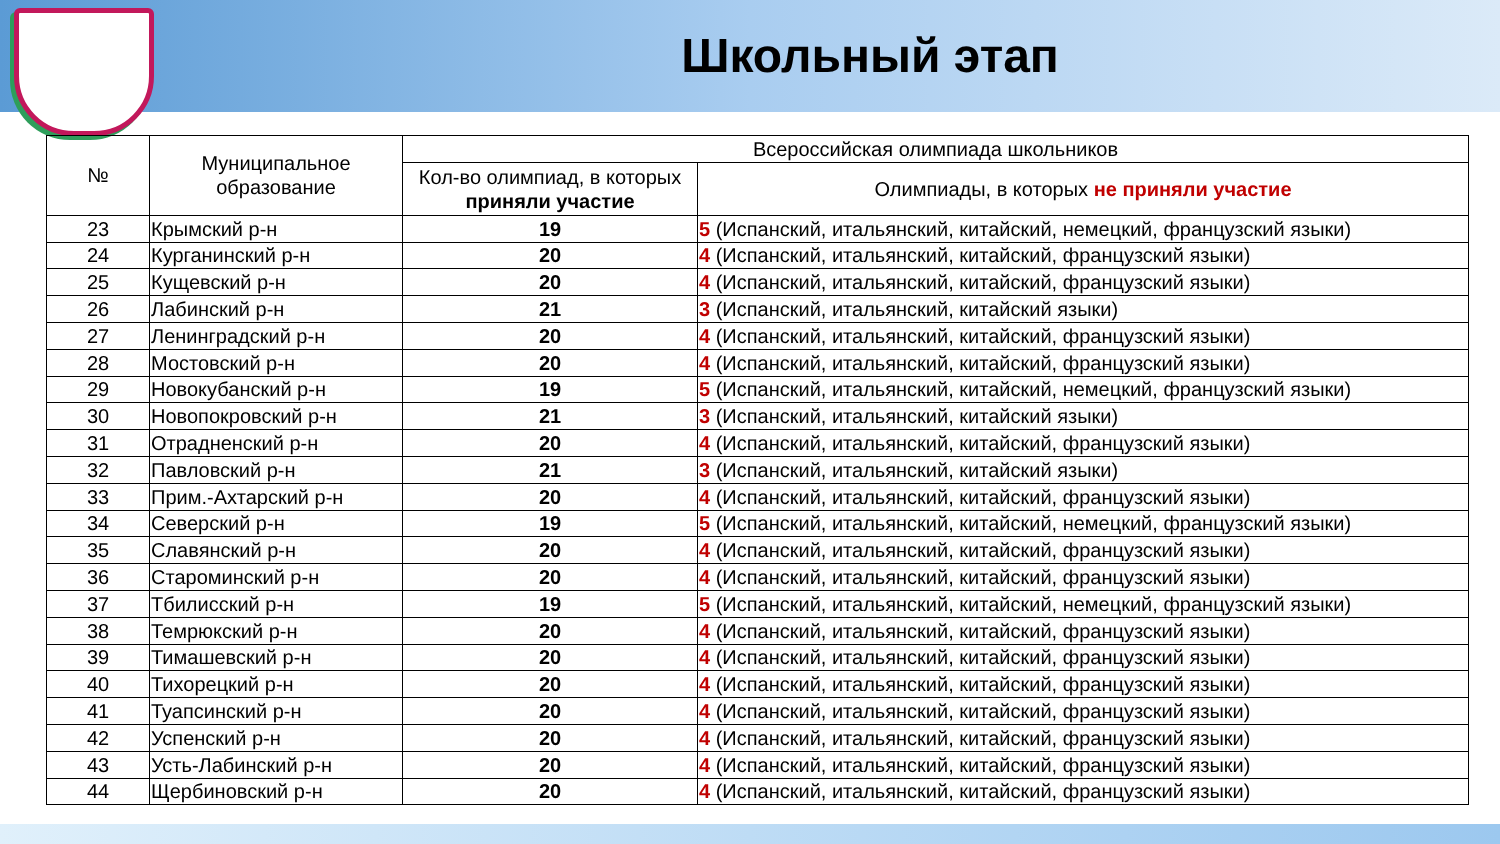Школьный этап
| № | Муниципальное образование | Всероссийская олимпиада школьников | |
| --- | --- | --- | --- |
| | | Кол-во олимпиад, в которых приняли участие | Олимпиады, в которых не приняли участие |
| 23 | Крымский р-н | 19 | 5 (Испанский, итальянский, китайский, немецкий, французский языки) |
| 24 | Курганинский р-н | 20 | 4 (Испанский, итальянский, китайский, французский языки) |
| 25 | Кущевский р-н | 20 | 4 (Испанский, итальянский, китайский, французский языки) |
| 26 | Лабинский р-н | 21 | 3 (Испанский, итальянский, китайский языки) |
| 27 | Ленинградский р-н | 20 | 4 (Испанский, итальянский, китайский, французский языки) |
| 28 | Мостовский р-н | 20 | 4 (Испанский, итальянский, китайский, французский языки) |
| 29 | Новокубанский р-н | 19 | 5 (Испанский, итальянский, китайский, немецкий, французский языки) |
| 30 | Новопокровский р-н | 21 | 3 (Испанский, итальянский, китайский языки) |
| 31 | Отрадненский р-н | 20 | 4 (Испанский, итальянский, китайский, французский языки) |
| 32 | Павловский р-н | 21 | 3 (Испанский, итальянский, китайский языки) |
| 33 | Прим.-Ахтарский р-н | 20 | 4 (Испанский, итальянский, китайский, французский языки) |
| 34 | Северский р-н | 19 | 5 (Испанский, итальянский, китайский, немецкий, французский языки) |
| 35 | Славянский р-н | 20 | 4 (Испанский, итальянский, китайский, французский языки) |
| 36 | Староминский р-н | 20 | 4 (Испанский, итальянский, китайский, французский языки) |
| 37 | Тбилисский р-н | 19 | 5 (Испанский, итальянский, китайский, немецкий, французский языки) |
| 38 | Темрюкский р-н | 20 | 4 (Испанский, итальянский, китайский, французский языки) |
| 39 | Тимашевский р-н | 20 | 4 (Испанский, итальянский, китайский, французский языки) |
| 40 | Тихорецкий р-н | 20 | 4 (Испанский, итальянский, китайский, французский языки) |
| 41 | Туапсинский р-н | 20 | 4 (Испанский, итальянский, китайский, французский языки) |
| 42 | Успенский р-н | 20 | 4 (Испанский, итальянский, китайский, французский языки) |
| 43 | Усть-Лабинский р-н | 20 | 4 (Испанский, итальянский, китайский, французский языки) |
| 44 | Щербиновский р-н | 20 | 4 (Испанский, итальянский, китайский, французский языки) |